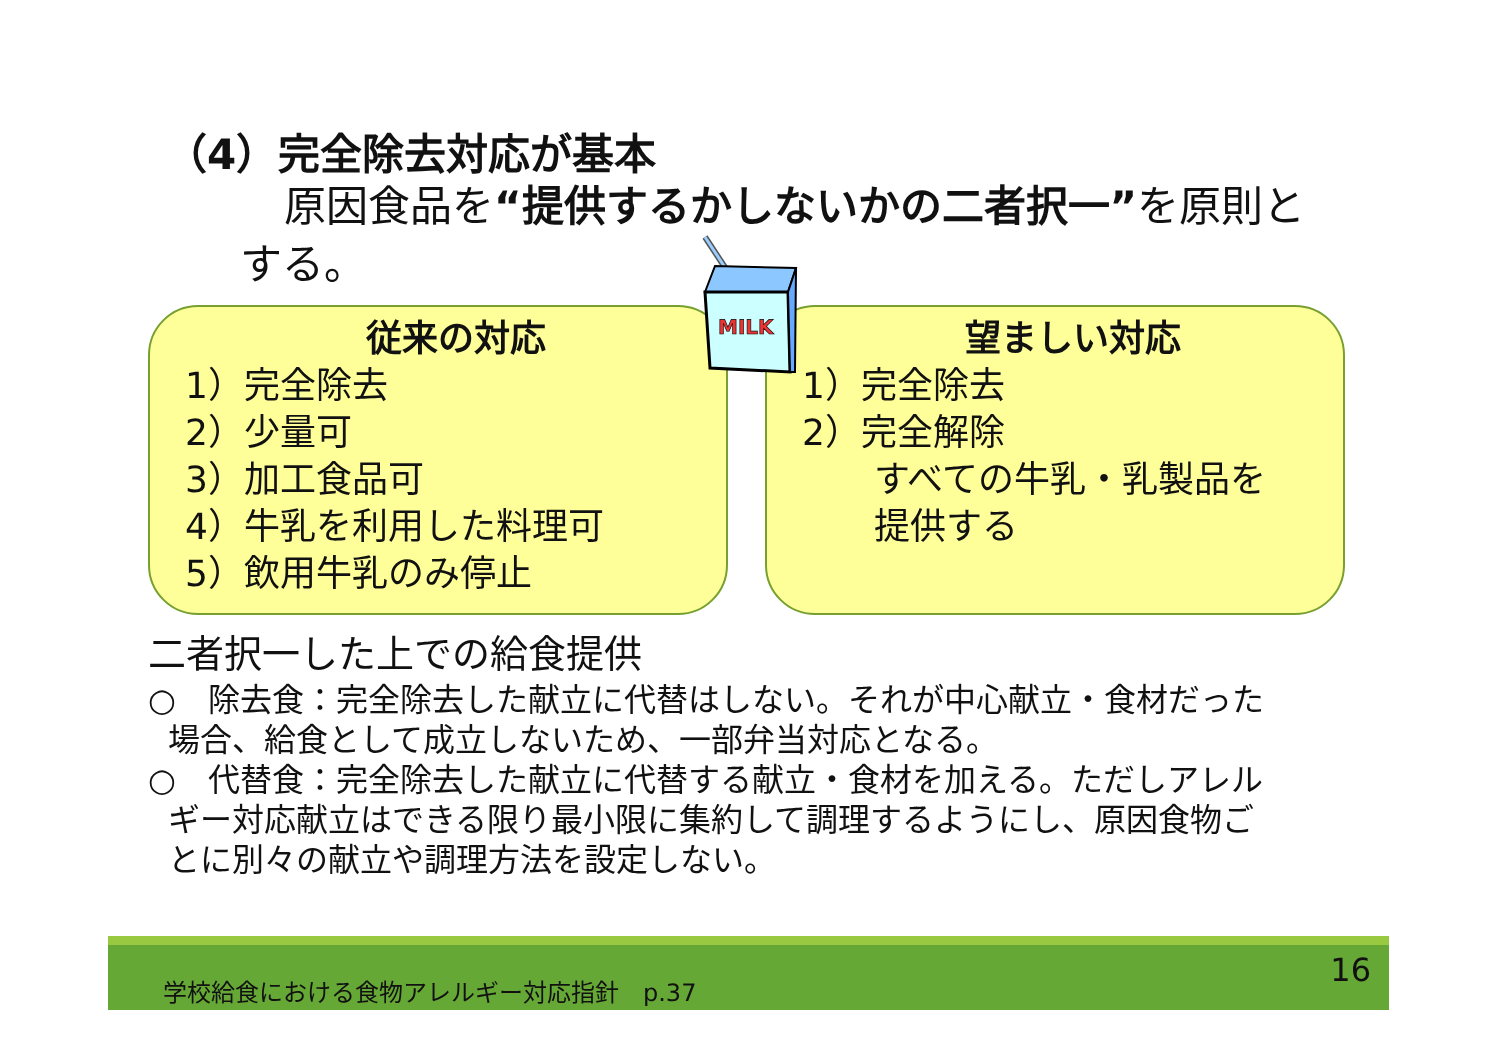（4）完全除去対応が基本
原因食品を“提供するかしないかの二者択一”を原則とする。
従来の対応
1）完全除去
2）少量可
3）加工食品可
4）牛乳を利用した料理可
5）飲用牛乳のみ停止
望ましい対応
1）完全除去
2）完全解除
すべての牛乳・乳製品を
提供する
MILK
二者択一した上での給食提供
○　除去食：完全除去した献立に代替はしない。それが中心献立・食材だった
場合、給食として成立しないため、一部弁当対応となる。
○　代替食：完全除去した献立に代替する献立・食材を加える。ただしアレル
ギー対応献立はできる限り最小限に集約して調理するようにし、原因食物ご
とに別々の献立や調理方法を設定しない。
学校給食における食物アレルギー対応指針　p.37 16